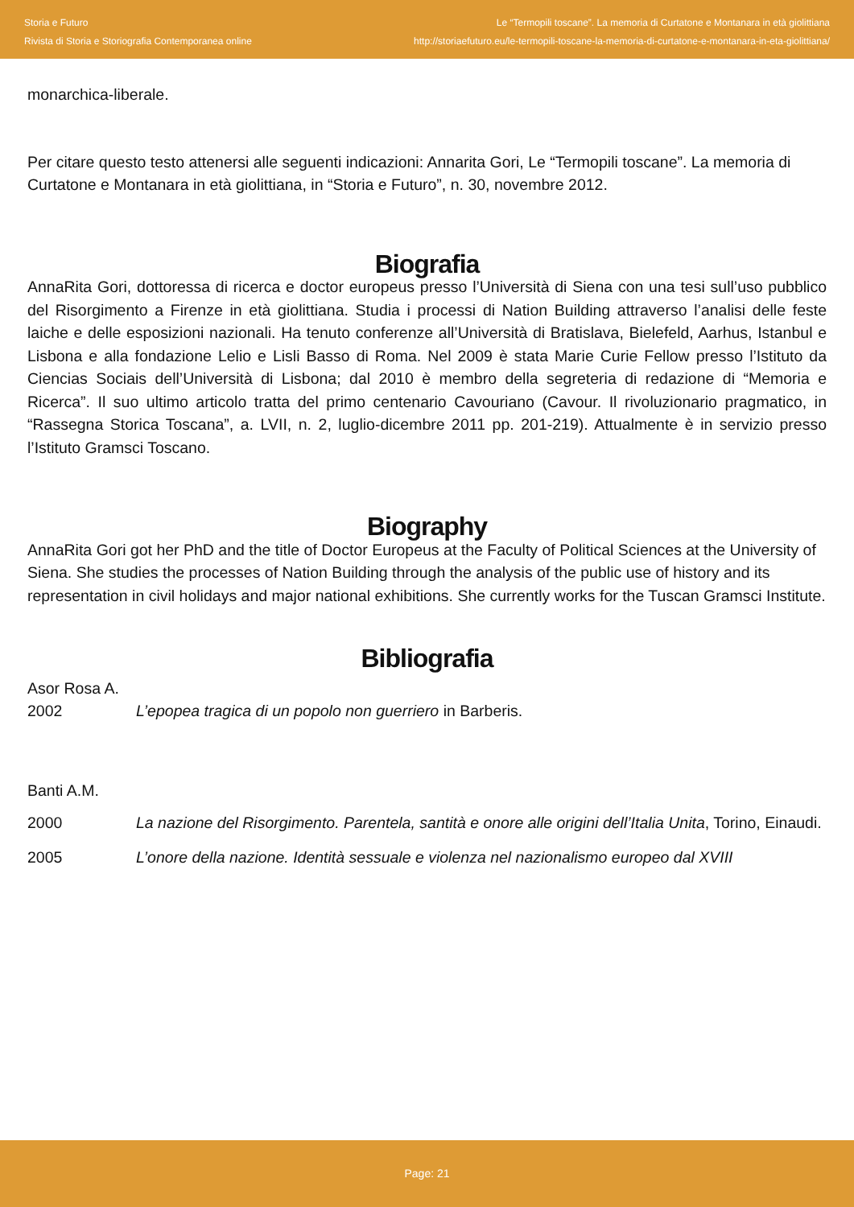Storia e Futuro
Rivista di Storia e Storiografia Contemporanea online
Le “Termopili toscane”. La memoria di Curtatone e Montanara in età giolittiana
http://storiaefuturo.eu/le-termopili-toscane-la-memoria-di-curtatone-e-montanara-in-eta-giolittiana/
monarchica-liberale.
Per citare questo testo attenersi alle seguenti indicazioni: Annarita Gori, Le “Termopili toscane”. La memoria di Curtatone e Montanara in età giolittiana, in “Storia e Futuro”, n. 30, novembre 2012.
Biografia
AnnaRita Gori, dottoressa di ricerca e doctor europeus presso l’Università di Siena con una tesi sull’uso pubblico del Risorgimento a Firenze in età giolittiana. Studia i processi di Nation Building attraverso l’analisi delle feste laiche e delle esposizioni nazionali. Ha tenuto conferenze all’Università di Bratislava, Bielefeld, Aarhus, Istanbul e Lisbona e alla fondazione Lelio e Lisli Basso di Roma. Nel 2009 è stata Marie Curie Fellow presso l’Istituto da Ciencias Sociais dell’Università di Lisbona; dal 2010 è membro della segreteria di redazione di “Memoria e Ricerca”. Il suo ultimo articolo tratta del primo centenario Cavouriano (Cavour. Il rivoluzionario pragmatico, in “Rassegna Storica Toscana”, a. LVII, n. 2, luglio-dicembre 2011 pp. 201-219). Attualmente è in servizio presso l’Istituto Gramsci Toscano.
Biography
AnnaRita Gori got her PhD and the title of Doctor Europeus at the Faculty of Political Sciences at the University of Siena. She studies the processes of Nation Building through the analysis of the public use of history and its representation in civil holidays and major national exhibitions. She currently works for the Tuscan Gramsci Institute.
Bibliografia
Asor Rosa A.
2002 L’epopea tragica di un popolo non guerriero in Barberis.
Banti A.M.
2000 La nazione del Risorgimento. Parentela, santità e onore alle origini dell’Italia Unita, Torino, Einaudi.
2005 L’onore della nazione. Identità sessuale e violenza nel nazionalismo europeo dal XVIII
Page: 21